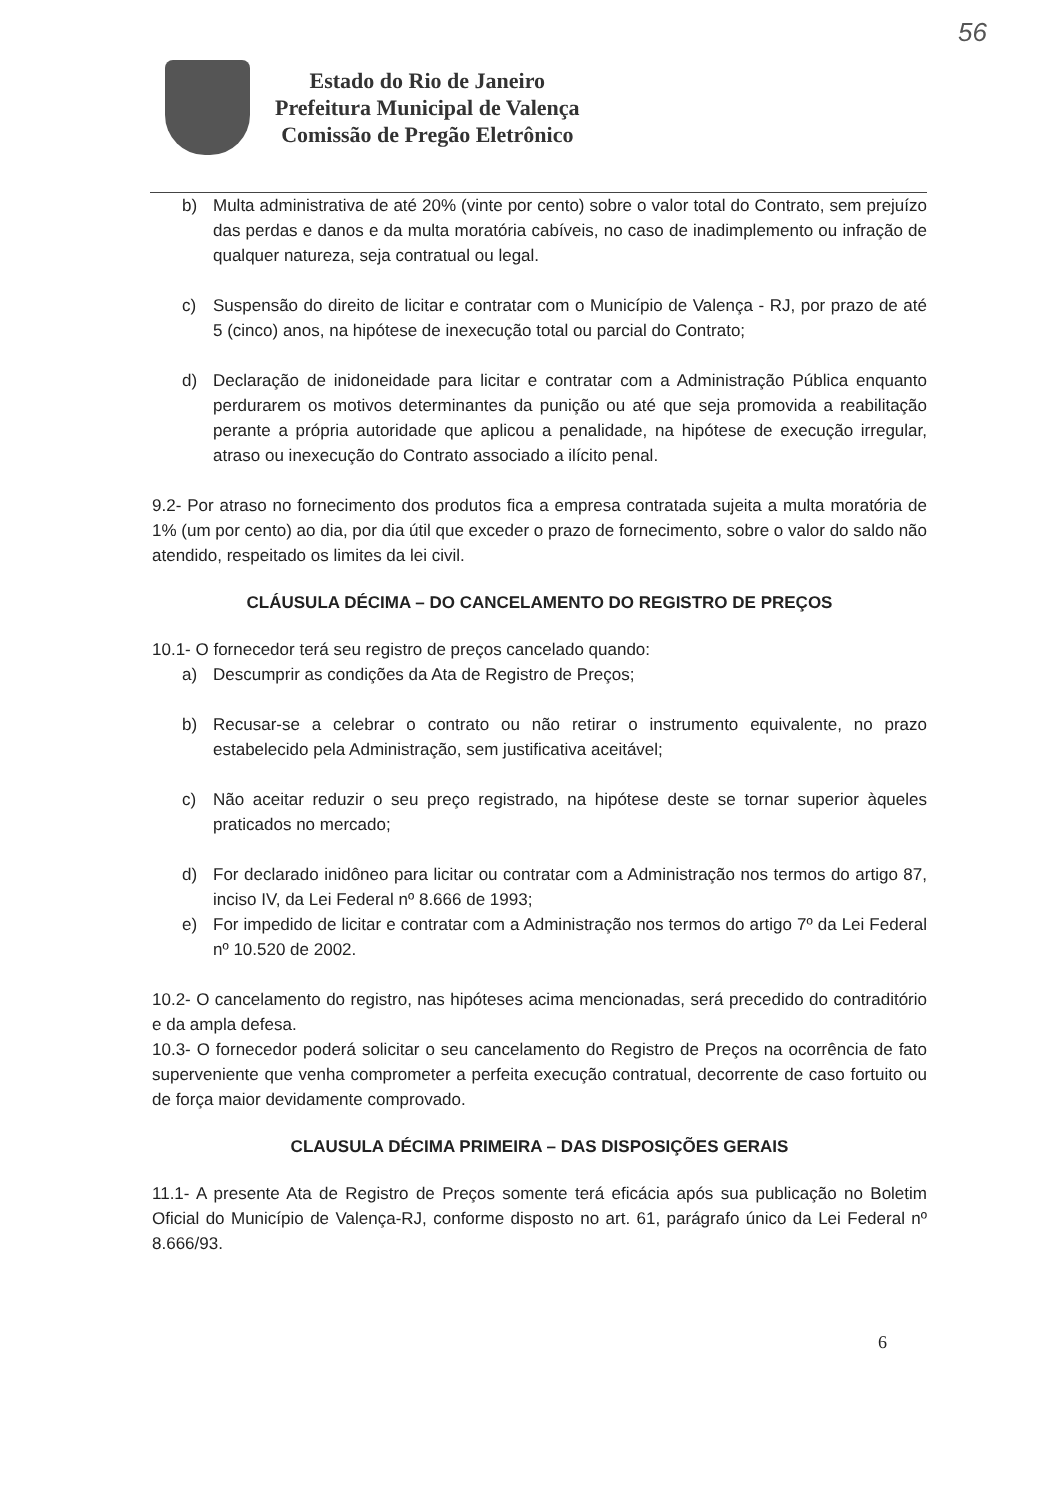56
Estado do Rio de Janeiro
Prefeitura Municipal de Valença
Comissão de Pregão Eletrônico
b) Multa administrativa de até 20% (vinte por cento) sobre o valor total do Contrato, sem prejuízo das perdas e danos e da multa moratória cabíveis, no caso de inadimplemento ou infração de qualquer natureza, seja contratual ou legal.
c) Suspensão do direito de licitar e contratar com o Município de Valença - RJ, por prazo de até 5 (cinco) anos, na hipótese de inexecução total ou parcial do Contrato;
d) Declaração de inidoneidade para licitar e contratar com a Administração Pública enquanto perdurarem os motivos determinantes da punição ou até que seja promovida a reabilitação perante a própria autoridade que aplicou a penalidade, na hipótese de execução irregular, atraso ou inexecução do Contrato associado a ilícito penal.
9.2- Por atraso no fornecimento dos produtos fica a empresa contratada sujeita a multa moratória de 1% (um por cento) ao dia, por dia útil que exceder o prazo de fornecimento, sobre o valor do saldo não atendido, respeitado os limites da lei civil.
CLÁUSULA DÉCIMA – DO CANCELAMENTO DO REGISTRO DE PREÇOS
10.1- O fornecedor terá seu registro de preços cancelado quando:
a) Descumprir as condições da Ata de Registro de Preços;
b) Recusar-se a celebrar o contrato ou não retirar o instrumento equivalente, no prazo estabelecido pela Administração, sem justificativa aceitável;
c) Não aceitar reduzir o seu preço registrado, na hipótese deste se tornar superior àqueles praticados no mercado;
d) For declarado inidôneo para licitar ou contratar com a Administração nos termos do artigo 87, inciso IV, da Lei Federal nº 8.666 de 1993;
e) For impedido de licitar e contratar com a Administração nos termos do artigo 7º da Lei Federal nº 10.520 de 2002.
10.2- O cancelamento do registro, nas hipóteses acima mencionadas, será precedido do contraditório e da ampla defesa.
10.3- O fornecedor poderá solicitar o seu cancelamento do Registro de Preços na ocorrência de fato superveniente que venha comprometer a perfeita execução contratual, decorrente de caso fortuito ou de força maior devidamente comprovado.
CLAUSULA DÉCIMA PRIMEIRA – DAS DISPOSIÇÕES GERAIS
11.1- A presente Ata de Registro de Preços somente terá eficácia após sua publicação no Boletim Oficial do Município de Valença-RJ, conforme disposto no art. 61, parágrafo único da Lei Federal nº 8.666/93.
6